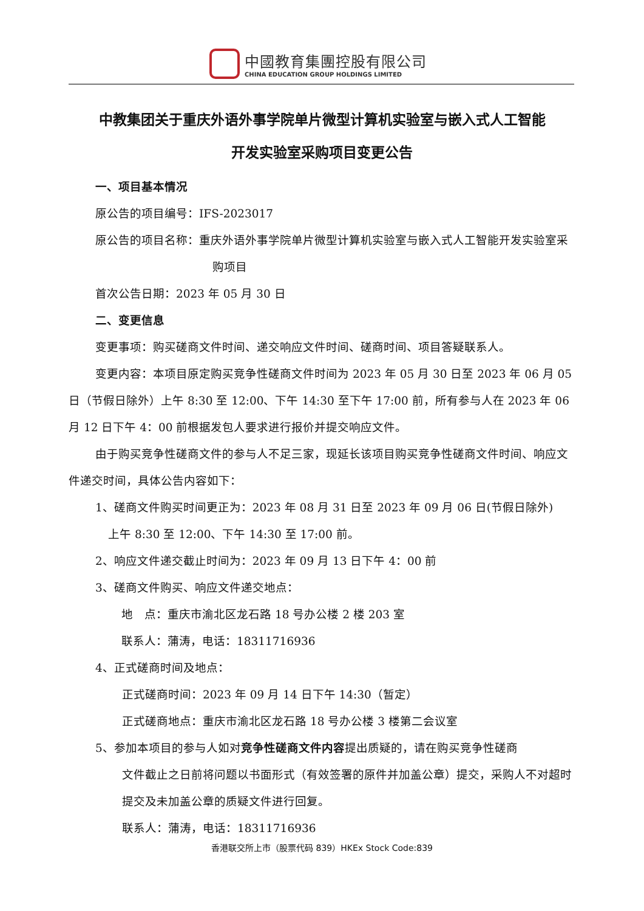中國教育集團控股有限公司
CHINA EDUCATION GROUP HOLDINGS LIMITED
中教集团关于重庆外语外事学院单片微型计算机实验室与嵌入式人工智能
开发实验室采购项目变更公告
一、项目基本情况
原公告的项目编号：IFS-2023017
原公告的项目名称：重庆外语外事学院单片微型计算机实验室与嵌入式人工智能开发实验室采购项目
首次公告日期：2023 年 05 月 30 日
二、变更信息
变更事项：购买磋商文件时间、递交响应文件时间、磋商时间、项目答疑联系人。
变更内容：本项目原定购买竞争性磋商文件时间为 2023 年 05 月 30 日至 2023 年 06 月 05 日（节假日除外）上午 8:30 至 12:00、下午 14:30 至下午 17:00 前，所有参与人在 2023 年 06 月 12 日下午 4：00 前根据发包人要求进行报价并提交响应文件。
由于购买竞争性磋商文件的参与人不足三家，现延长该项目购买竞争性磋商文件时间、响应文件递交时间，具体公告内容如下：
1、磋商文件购买时间更正为：2023 年 08 月 31 日至 2023 年 09 月 06 日(节假日除外)
上午 8:30 至 12:00、下午 14:30 至 17:00 前。
2、响应文件递交截止时间为：2023 年 09 月 13 日下午 4：00 前
3、磋商文件购买、响应文件递交地点：
地　点：重庆市渝北区龙石路 18 号办公楼 2 楼 203 室
联系人：蒲涛，电话：18311716936
4、正式磋商时间及地点：
正式磋商时间：2023 年 09 月 14 日下午 14:30（暂定）
正式磋商地点：重庆市渝北区龙石路 18 号办公楼 3 楼第二会议室
5、参加本项目的参与人如对竞争性磋商文件内容提出质疑的，请在购买竞争性磋商
文件截止之日前将问题以书面形式（有效签署的原件并加盖公章）提交，采购人不对超时提交及未加盖公章的质疑文件进行回复。
联系人：蒲涛，电话：18311716936
香港联交所上市（股票代码 839）HKEx Stock Code:839